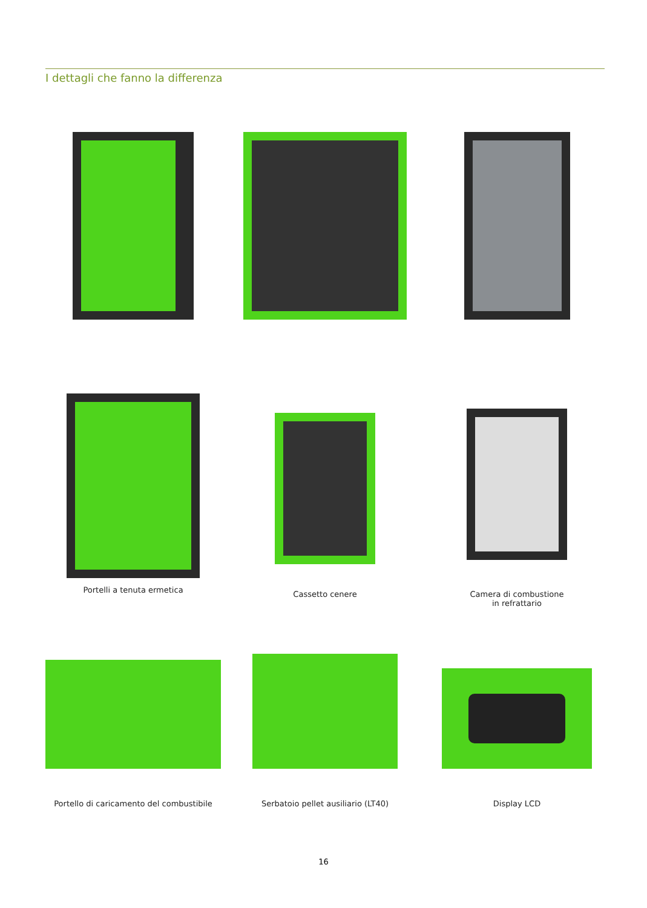I dettagli che fanno la differenza
Portelli a tenuta ermetica
Cassetto cenere
Camera di combustione
in refrattario
Portello di caricamento del combustibile
Serbatoio pellet ausiliario (LT40)
Display LCD
16